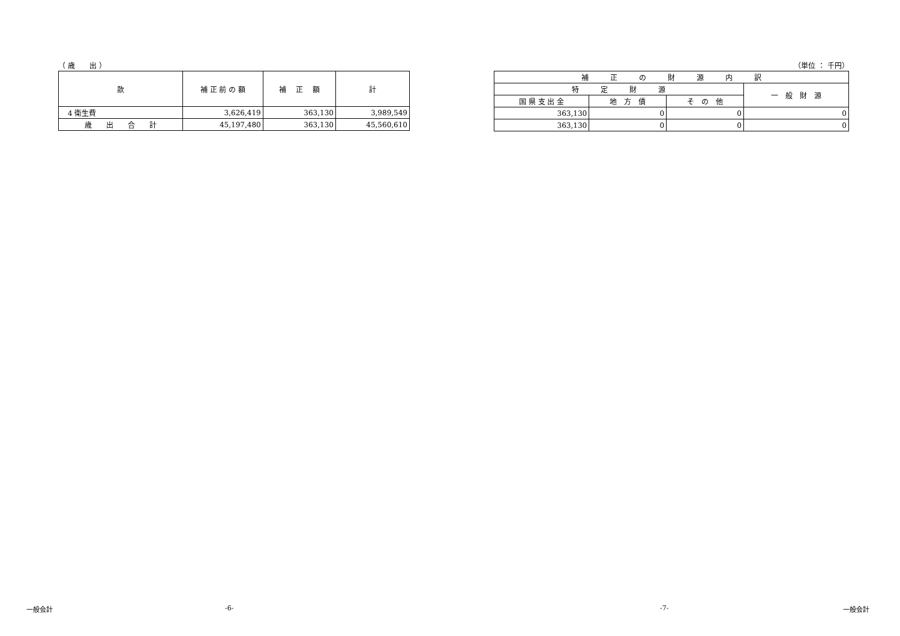（ 歳　　出 ）
| 款 | 補 正 前 の 額 | 補 正 額 | 計 |
| --- | --- | --- | --- |
| 4 衛生費 | 3,626,419 | 363,130 | 3,989,549 |
| 歳 出 合 計 | 45,197,480 | 363,130 | 45,560,610 |
（単位 ： 千円）
| 補 正 の 財 源 内 訳 | | | |
| --- | --- | --- | --- |
| 特 定 財 源 | | | 一 般 財 源 |
| 国 県 支 出 金 | 地 方 債 | そ の 他 | |
| 363,130 | 0 | 0 | 0 |
| 363,130 | 0 | 0 | 0 |
一般会計 -6- -7- 一般会計